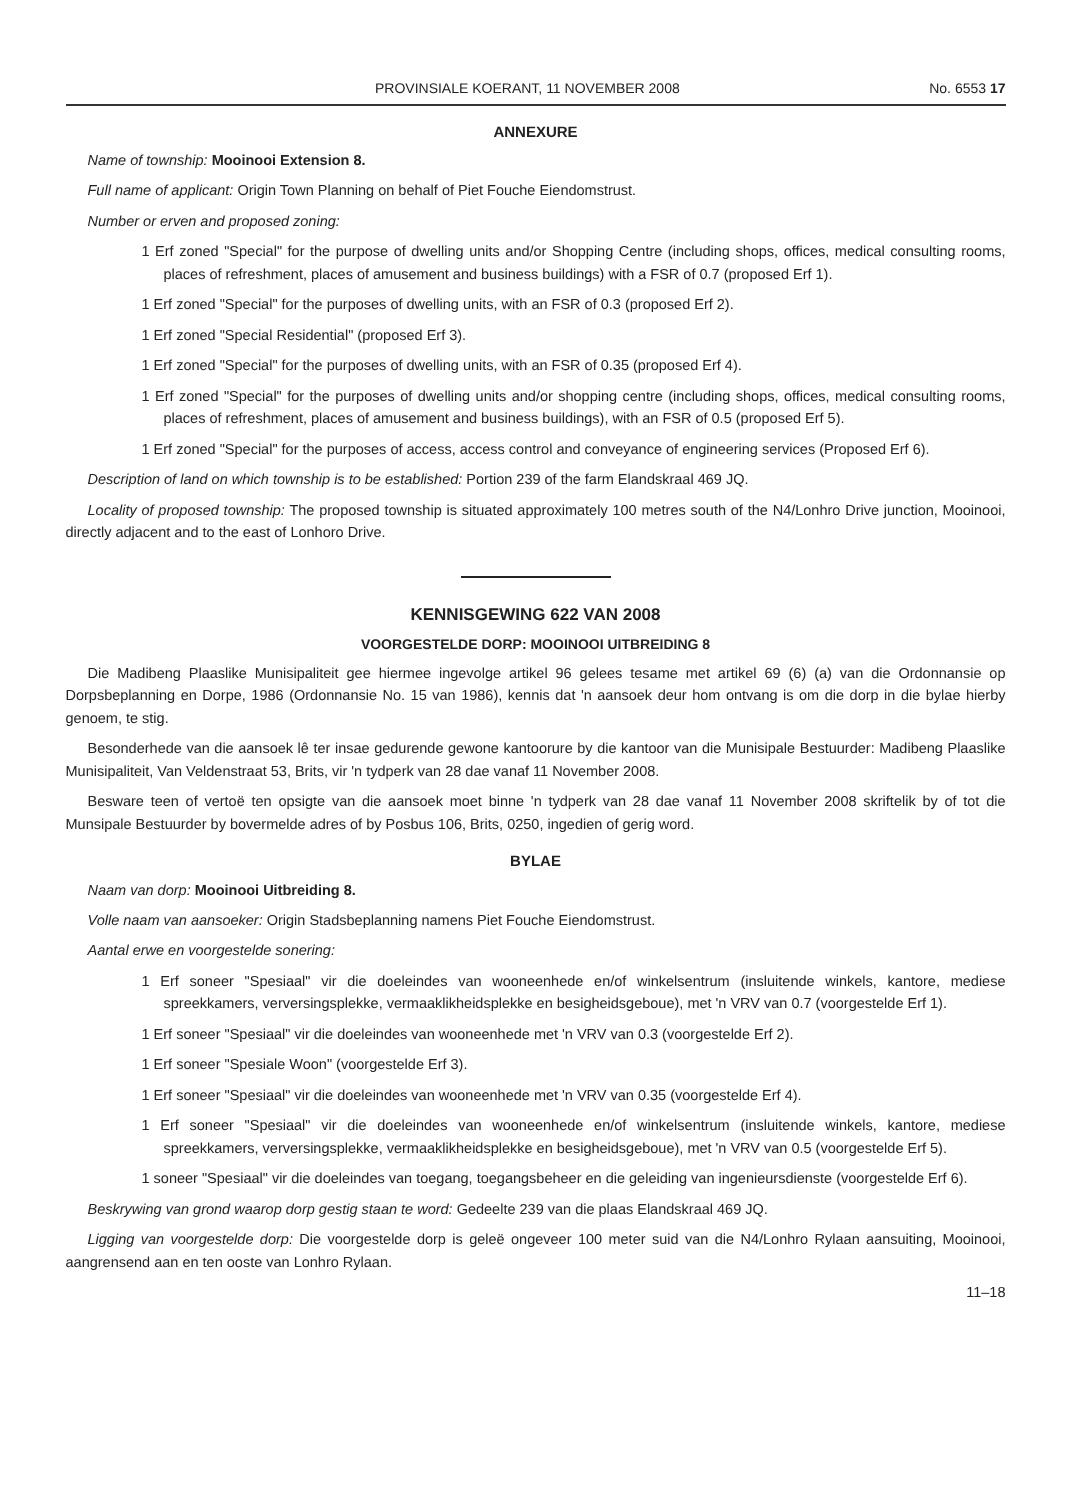PROVINSIALE KOERANT, 11 NOVEMBER 2008 No. 6553 17
ANNEXURE
Name of township: Mooinooi Extension 8.
Full name of applicant: Origin Town Planning on behalf of Piet Fouche Eiendomstrust.
Number or erven and proposed zoning:
1 Erf zoned "Special" for the purpose of dwelling units and/or Shopping Centre (including shops, offices, medical consulting rooms, places of refreshment, places of amusement and business buildings) with a FSR of 0.7 (proposed Erf 1).
1 Erf zoned "Special" for the purposes of dwelling units, with an FSR of 0.3 (proposed Erf 2).
1 Erf zoned "Special Residential" (proposed Erf 3).
1 Erf zoned "Special" for the purposes of dwelling units, with an FSR of 0.35 (proposed Erf 4).
1 Erf zoned "Special" for the purposes of dwelling units and/or shopping centre (including shops, offices, medical consulting rooms, places of refreshment, places of amusement and business buildings), with an FSR of 0.5 (proposed Erf 5).
1 Erf zoned "Special" for the purposes of access, access control and conveyance of engineering services (Proposed Erf 6).
Description of land on which township is to be established: Portion 239 of the farm Elandskraal 469 JQ.
Locality of proposed township: The proposed township is situated approximately 100 metres south of the N4/Lonhro Drive junction, Mooinooi, directly adjacent and to the east of Lonhoro Drive.
KENNISGEWING 622 VAN 2008
VOORGESTELDE DORP: MOOINOOI UITBREIDING 8
Die Madibeng Plaaslike Munisipaliteit gee hiermee ingevolge artikel 96 gelees tesame met artikel 69 (6) (a) van die Ordonnansie op Dorpsbeplanning en Dorpe, 1986 (Ordonnansie No. 15 van 1986), kennis dat 'n aansoek deur hom ontvang is om die dorp in die bylae hierby genoem, te stig.
Besonderhede van die aansoek lê ter insae gedurende gewone kantoorure by die kantoor van die Munisipale Bestuurder: Madibeng Plaaslike Munisipaliteit, Van Veldenstraat 53, Brits, vir 'n tydperk van 28 dae vanaf 11 November 2008.
Besware teen of vertoë ten opsigte van die aansoek moet binne 'n tydperk van 28 dae vanaf 11 November 2008 skriftelik by of tot die Munsipale Bestuurder by bovermelde adres of by Posbus 106, Brits, 0250, ingedien of gerig word.
BYLAE
Naam van dorp: Mooinooi Uitbreiding 8.
Volle naam van aansoeker: Origin Stadsbeplanning namens Piet Fouche Eiendomstrust.
Aantal erwe en voorgestelde sonering:
1 Erf soneer "Spesiaal" vir die doeleindes van wooneenhede en/of winkelsentrum (insluitende winkels, kantore, mediese spreekkamers, verversingsplekke, vermaaklikheidsplekke en besigheidsgeboue), met 'n VRV van 0.7 (voorgestelde Erf 1).
1 Erf soneer "Spesiaal" vir die doeleindes van wooneenhede met 'n VRV van 0.3 (voorgestelde Erf 2).
1 Erf soneer "Spesiale Woon" (voorgestelde Erf 3).
1 Erf soneer "Spesiaal" vir die doeleindes van wooneenhede met 'n VRV van 0.35 (voorgestelde Erf 4).
1 Erf soneer "Spesiaal" vir die doeleindes van wooneenhede en/of winkelsentrum (insluitende winkels, kantore, mediese spreekkamers, verversingsplekke, vermaaklikheidsplekke en besigheidsgeboue), met 'n VRV van 0.5 (voorgestelde Erf 5).
1 soneer "Spesiaal" vir die doeleindes van toegang, toegangsbeheer en die geleiding van ingenieursdienste (voorgestelde Erf 6).
Beskrywing van grond waarop dorp gestig staan te word: Gedeelte 239 van die plaas Elandskraal 469 JQ.
Ligging van voorgestelde dorp: Die voorgestelde dorp is geleë ongeveer 100 meter suid van die N4/Lonhro Rylaan aansuiting, Mooinooi, aangrensend aan en ten ooste van Lonhro Rylaan.
11–18